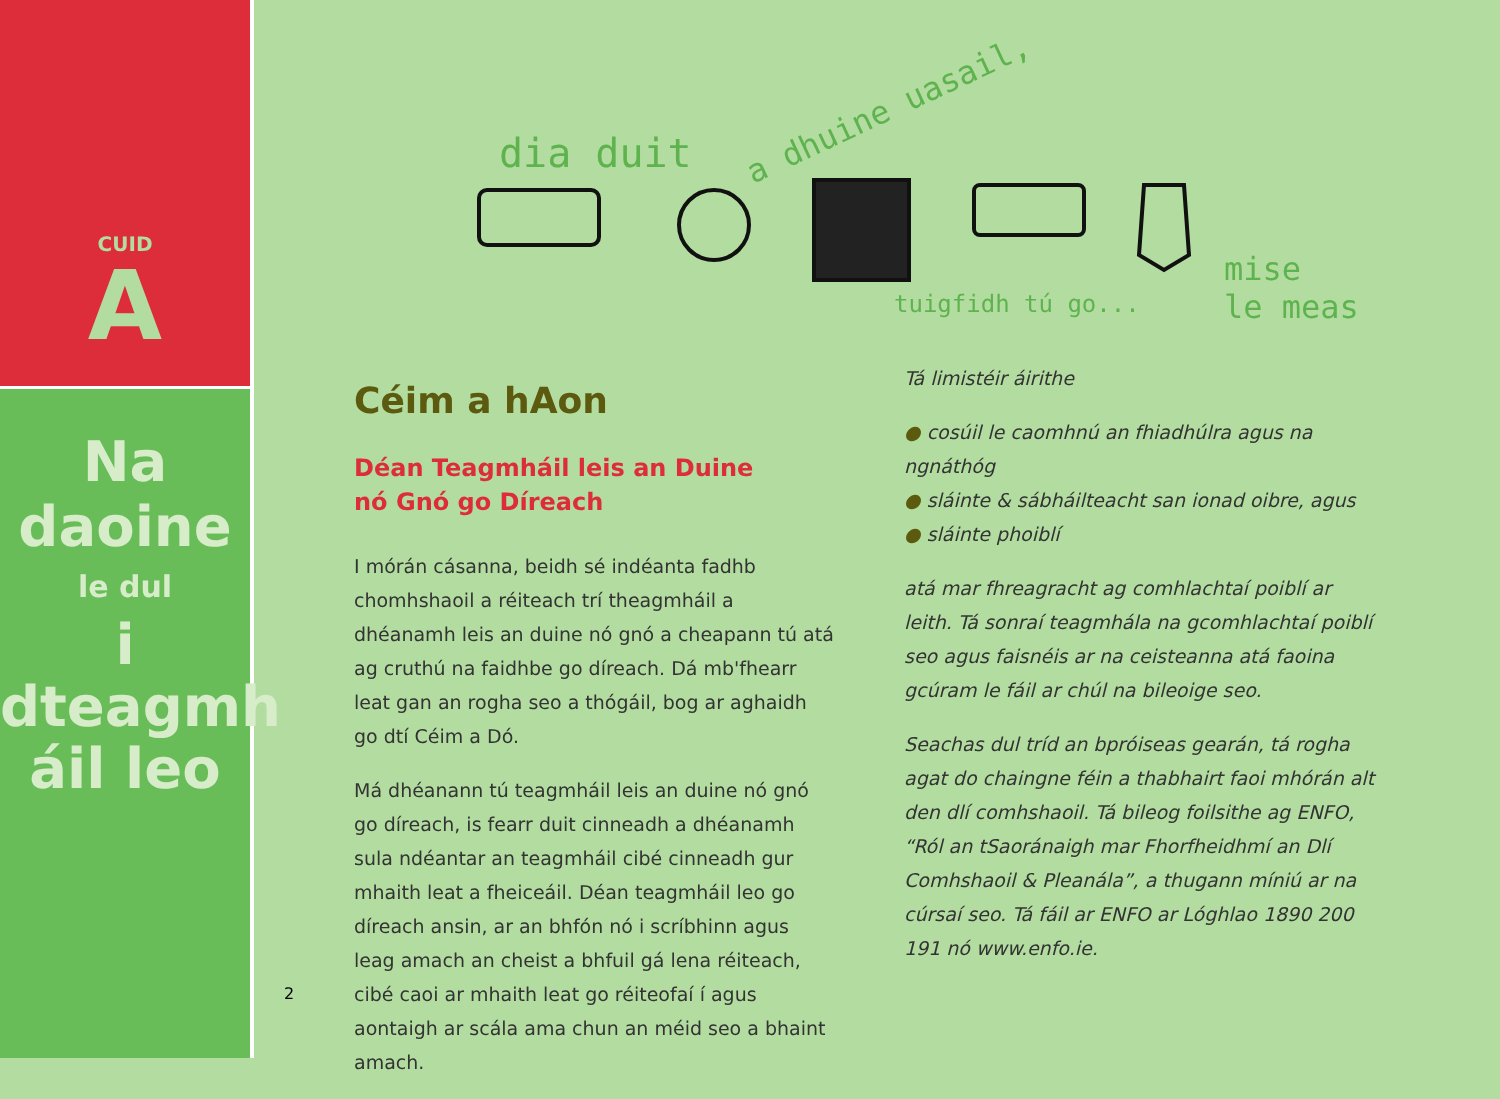CUID
A
Na
daoine
le dul
i
dteagmh
áil leo
dia duit
a dhuine uasail,
tuigfidh tú go...
mise
le meas
Céim a hAon
Déan Teagmháil leis an Duine
nó Gnó go Díreach
I mórán cásanna, beidh sé indéanta fadhb chomhshaoil a réiteach trí theagmháil a dhéanamh leis an duine nó gnó a cheapann tú atá ag cruthú na faidhbe go díreach. Dá mb'fhearr leat gan an rogha seo a thógáil, bog ar aghaidh go dtí Céim a Dó.
Má dhéanann tú teagmháil leis an duine nó gnó go díreach, is fearr duit cinneadh a dhéanamh sula ndéantar an teagmháil cibé cinneadh gur mhaith leat a fheiceáil. Déan teagmháil leo go díreach ansin, ar an bhfón nó i scríbhinn agus leag amach an cheist a bhfuil gá lena réiteach, cibé caoi ar mhaith leat go réiteofaí í agus aontaigh ar scála ama chun an méid seo a bhaint amach.
Tá limistéir áirithe
● cosúil le caomhnú an fhiadhúlra agus na ngnáthóg
● sláinte & sábháilteacht san ionad oibre, agus
● sláinte phoiblí
atá mar fhreagracht ag comhlachtaí poiblí ar leith. Tá sonraí teagmhála na gcomhlachtaí poiblí seo agus faisnéis ar na ceisteanna atá faoina gcúram le fáil ar chúl na bileoige seo.
Seachas dul tríd an bpróiseas gearán, tá rogha agat do chaingne féin a thabhairt faoi mhórán alt den dlí comhshaoil. Tá bileog foilsithe ag ENFO, “Ról an tSaoránaigh mar Fhorfheidhmí an Dlí Comhshaoil & Pleanála”, a thugann míniú ar na cúrsaí seo. Tá fáil ar ENFO ar Lóghlao 1890 200 191 nó www.enfo.ie.
2